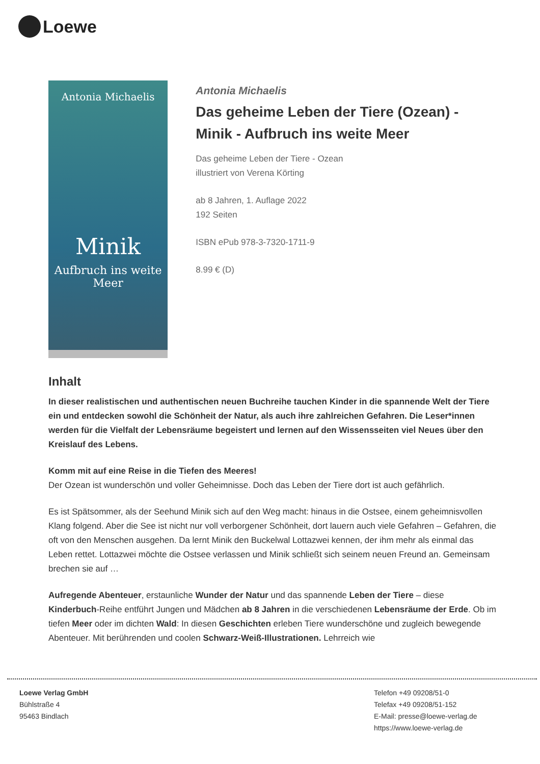Loewe
Antonia Michaelis
Minik
Aufbruch ins weite Meer
Antonia Michaelis
Das geheime Leben der Tiere (Ozean) - Minik - Aufbruch ins weite Meer
Das geheime Leben der Tiere - Ozean
illustriert von Verena Körting
ab 8 Jahren, 1. Auflage 2022
192 Seiten
ISBN ePub 978-3-7320-1711-9
8.99 € (D)
Inhalt
In dieser realistischen und authentischen neuen Buchreihe tauchen Kinder in die spannende Welt der Tiere ein und entdecken sowohl die Schönheit der Natur, als auch ihre zahlreichen Gefahren. Die Leser*innen werden für die Vielfalt der Lebensräume begeistert und lernen auf den Wissensseiten viel Neues über den Kreislauf des Lebens.
Komm mit auf eine Reise in die Tiefen des Meeres!
Der Ozean ist wunderschön und voller Geheimnisse. Doch das Leben der Tiere dort ist auch gefährlich.
Es ist Spätsommer, als der Seehund Minik sich auf den Weg macht: hinaus in die Ostsee, einem geheimnisvollen Klang folgend. Aber die See ist nicht nur voll verborgener Schönheit, dort lauern auch viele Gefahren – Gefahren, die oft von den Menschen ausgehen. Da lernt Minik den Buckelwal Lottazwei kennen, der ihm mehr als einmal das Leben rettet. Lottazwei möchte die Ostsee verlassen und Minik schließt sich seinem neuen Freund an. Gemeinsam brechen sie auf …
Aufregende Abenteuer, erstaunliche Wunder der Natur und das spannende Leben der Tiere – diese Kinderbuch-Reihe entführt Jungen und Mädchen ab 8 Jahren in die verschiedenen Lebensräume der Erde. Ob im tiefen Meer oder im dichten Wald: In diesen Geschichten erleben Tiere wunderschöne und zugleich bewegende Abenteuer. Mit berührenden und coolen Schwarz-Weiß-Illustrationen. Lehrreich wie
Loewe Verlag GmbH
Bühlstraße 4
95463 Bindlach
Telefon +49 09208/51-0
Telefax +49 09208/51-152
E-Mail: presse@loewe-verlag.de
https://www.loewe-verlag.de